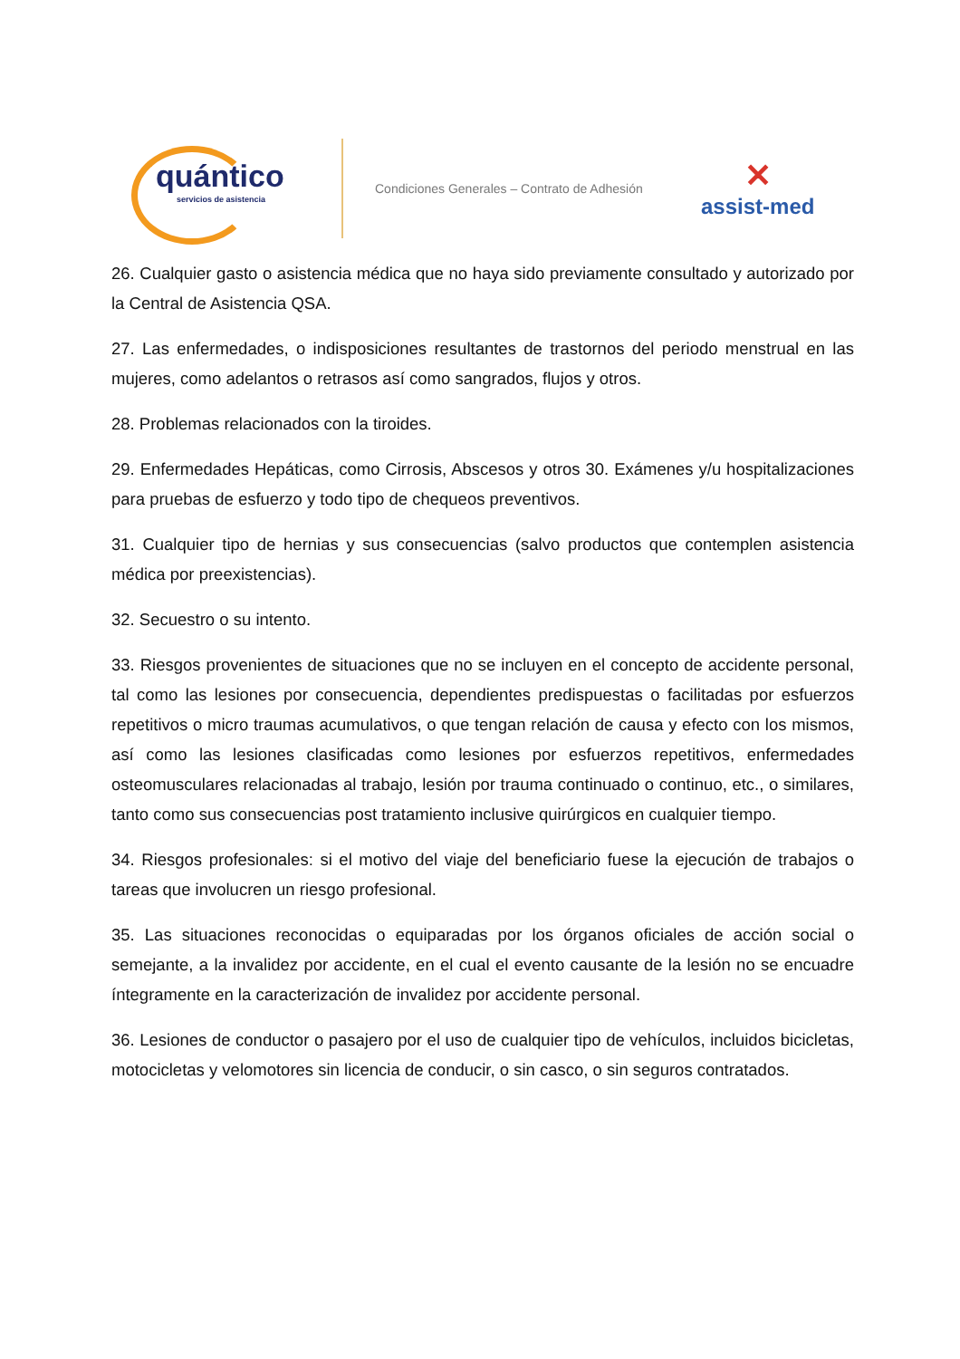quántico
servicios de asistencia
Condiciones Generales – Contrato de Adhesión
✕
assist-med
26. Cualquier gasto o asistencia médica que no haya sido previamente consultado y autorizado por la Central de Asistencia QSA.
27. Las enfermedades, o indisposiciones resultantes de trastornos del periodo menstrual en las mujeres, como adelantos o retrasos así como sangrados, flujos y otros.
28. Problemas relacionados con la tiroides.
29. Enfermedades Hepáticas, como Cirrosis, Abscesos y otros 30. Exámenes y/u hospitalizaciones para pruebas de esfuerzo y todo tipo de chequeos preventivos.
31. Cualquier tipo de hernias y sus consecuencias (salvo productos que contemplen asistencia médica por preexistencias).
32. Secuestro o su intento.
33. Riesgos provenientes de situaciones que no se incluyen en el concepto de accidente personal, tal como las lesiones por consecuencia, dependientes predispuestas o facilitadas por esfuerzos repetitivos o micro traumas acumulativos, o que tengan relación de causa y efecto con los mismos, así como las lesiones clasificadas como lesiones por esfuerzos repetitivos, enfermedades osteomusculares relacionadas al trabajo, lesión por trauma continuado o continuo, etc., o similares, tanto como sus consecuencias post tratamiento inclusive quirúrgicos en cualquier tiempo.
34. Riesgos profesionales: si el motivo del viaje del beneficiario fuese la ejecución de trabajos o tareas que involucren un riesgo profesional.
35. Las situaciones reconocidas o equiparadas por los órganos oficiales de acción social o semejante, a la invalidez por accidente, en el cual el evento causante de la lesión no se encuadre íntegramente en la caracterización de invalidez por accidente personal.
36. Lesiones de conductor o pasajero por el uso de cualquier tipo de vehículos, incluidos bicicletas, motocicletas y velomotores sin licencia de conducir, o sin casco, o sin seguros contratados.